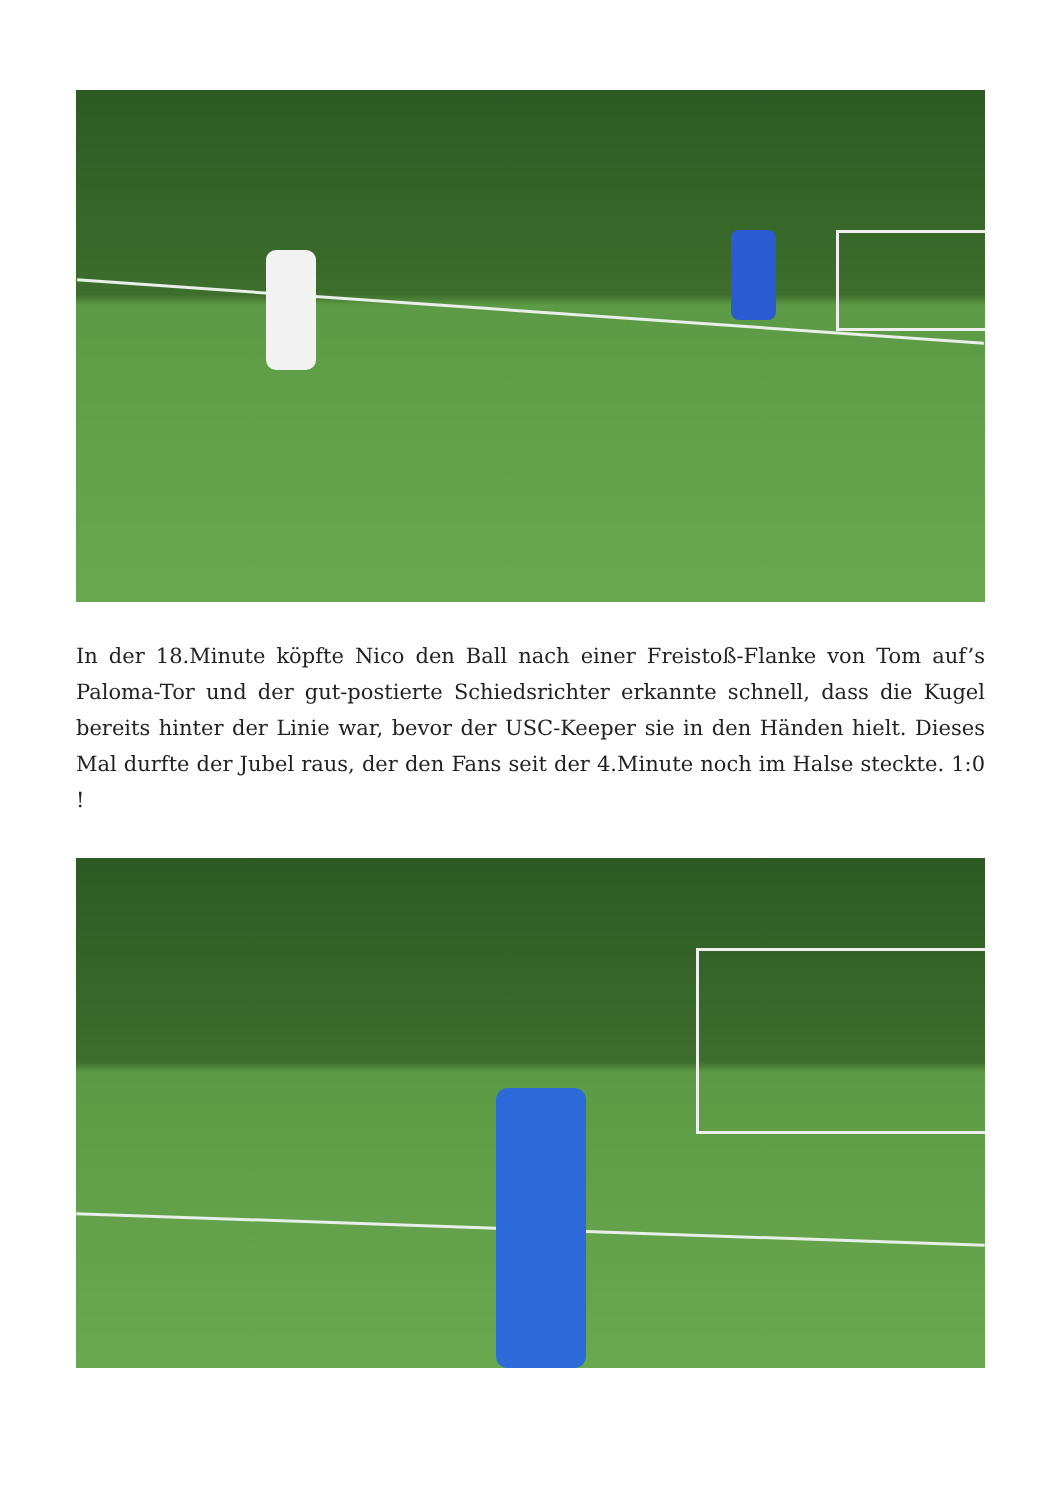In der 18.Minute köpfte Nico den Ball nach einer Freistoß-Flanke von Tom auf’s Paloma-Tor und der gut-postierte Schiedsrichter erkannte schnell, dass die Kugel bereits hinter der Linie war, bevor der USC-Keeper sie in den Händen hielt. Dieses Mal durfte der Jubel raus, der den Fans seit der 4.Minute noch im Halse steckte. 1:0 !